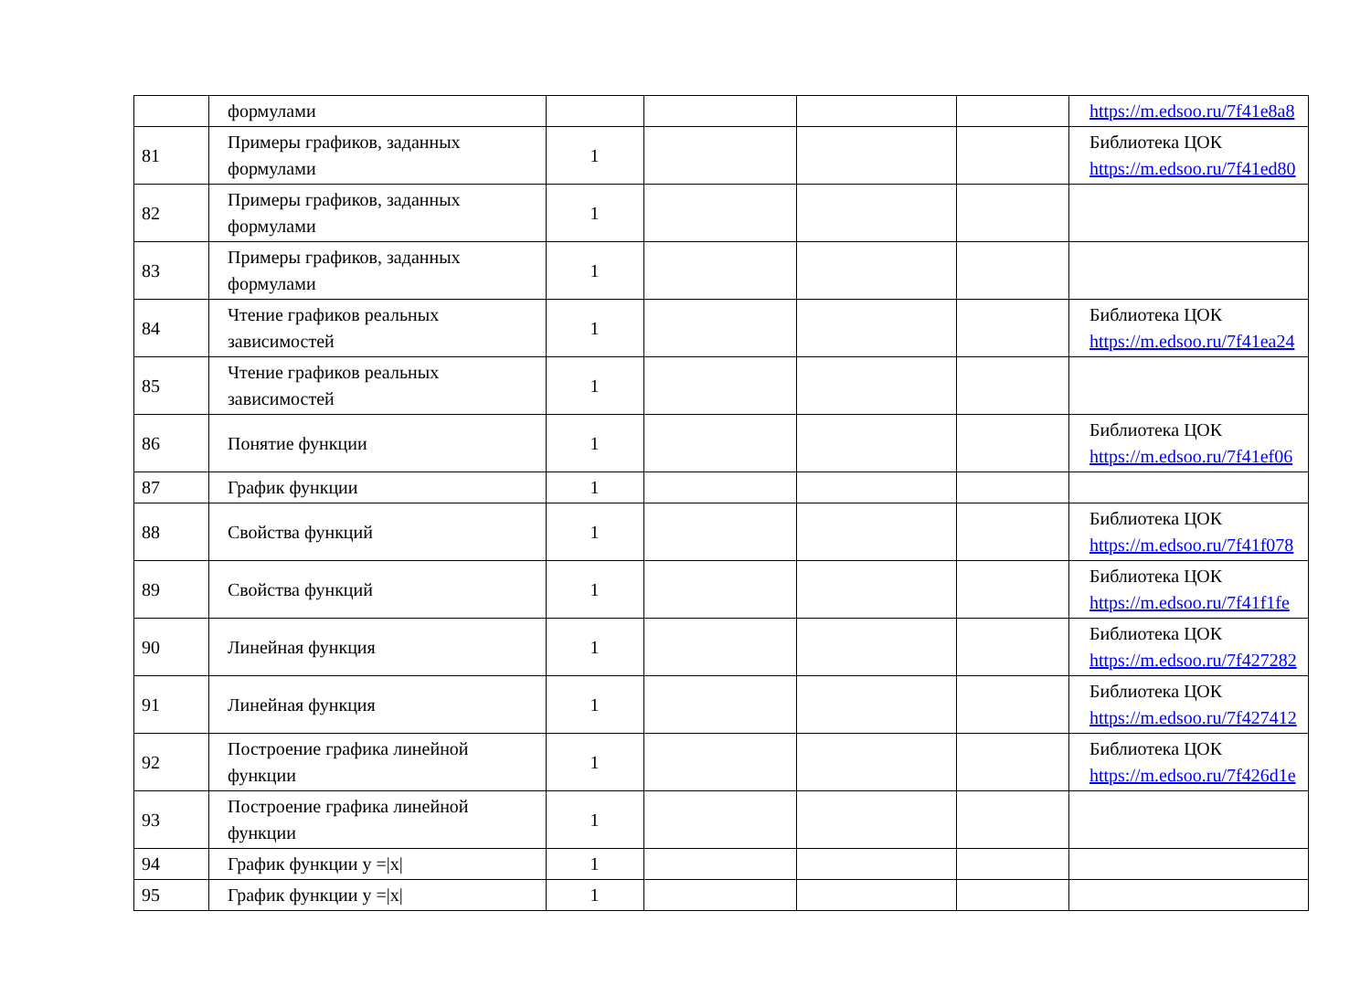| | формулами | | | | | https://m.edsoo.ru/7f41e8a8 |
| 81 | Примеры графиков, заданных формулами | 1 | | | | Библиотека ЦОК https://m.edsoo.ru/7f41ed80 |
| 82 | Примеры графиков, заданных формулами | 1 | | | | |
| 83 | Примеры графиков, заданных формулами | 1 | | | | |
| 84 | Чтение графиков реальных зависимостей | 1 | | | | Библиотека ЦОК https://m.edsoo.ru/7f41ea24 |
| 85 | Чтение графиков реальных зависимостей | 1 | | | | |
| 86 | Понятие функции | 1 | | | | Библиотека ЦОК https://m.edsoo.ru/7f41ef06 |
| 87 | График функции | 1 | | | | |
| 88 | Свойства функций | 1 | | | | Библиотека ЦОК https://m.edsoo.ru/7f41f078 |
| 89 | Свойства функций | 1 | | | | Библиотека ЦОК https://m.edsoo.ru/7f41f1fe |
| 90 | Линейная функция | 1 | | | | Библиотека ЦОК https://m.edsoo.ru/7f427282 |
| 91 | Линейная функция | 1 | | | | Библиотека ЦОК https://m.edsoo.ru/7f427412 |
| 92 | Построение графика линейной функции | 1 | | | | Библиотека ЦОК https://m.edsoo.ru/7f426d1e |
| 93 | Построение графика линейной функции | 1 | | | | |
| 94 | График функции y =/x/ | 1 | | | | |
| 95 | График функции y =/x/ | 1 | | | | |